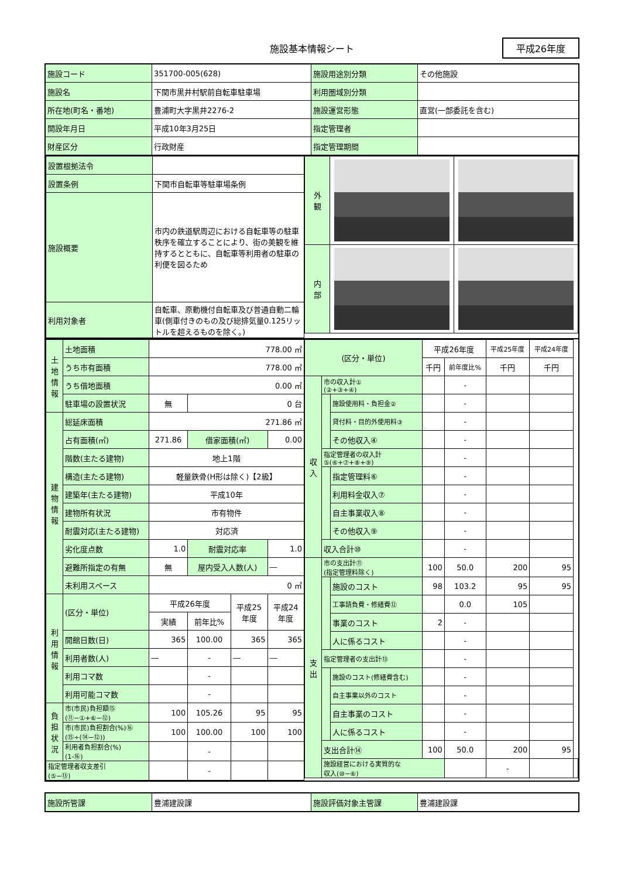施設基本情報シート 平成26年度
| 施設コード | 351700-005(628) | 施設用途別分類 | その他施設 |
| 施設名 | 下関市黒井村駅前自転車駐車場 | 利用圏域別分類 | |
| 所在地(町名・番地) | 豊浦町大字黒井2276-2 | 施設運営形態 | 直営(一部委託を含む) |
| 開設年月日 | 平成10年3月25日 | 指定管理者 | |
| 財産区分 | 行政財産 | 指定管理期間 | |
| 設置根拠法令 | |
| 設置条例 | 下関市自転車等駐車場条例 |
| 施設概要 | 市内の鉄道駅周辺における自転車等の駐車秩序を確立することにより、街の美観を維持するとともに、自転車等利用者の駐車の利便を図るため |
| 利用対象者 | 自転車、原動機付自転車及び普通自動二輪車(側車付きのもの及び総排気量0.125リットルを超えるものを除く。) |
| 外 観 | | |
| 内 部 | | |
| 土 地 情 報 | 土地面積 | 778.00 ㎡ | | | |
| | うち市有面積 | 778.00 ㎡ | | | |
| | うち借地面積 | 0.00 ㎡ | | | |
| | 駐車場の設置状況 | 無 | 0 台 | | |
| 建 物 情 報 | 総延床面積 | 271.86 ㎡ | | | |
| | 占有面積(㎡) | 271.86 | 借家面積(㎡) | | 0.00 |
| | 階数(主たる建物) | 地上1階 | | | |
| | 構造(主たる建物) | 軽量鉄骨(H形は除く)【2級】 | | | |
| | 建築年(主たる建物) | 平成10年 | | | |
| | 建物所有状況 | 市有物件 | | | |
| | 耐震対応(主たる建物) | 対応済 | | | |
| | 劣化度点数 | 1.0 | 耐震対応率 | | 1.0 |
| | 避難所指定の有無 | 無 | 屋内受入人数(人) | | ― |
| | 未利用スペース | 0 ㎡ | | | |
| 利 用 情 報 | (区分・単位) | 平成26年度 | | 平成25 年度 | 平成24 年度 |
| | | 実績 | 前年比% | | |
| | 開館日数(日) | 365 | 100.00 | 365 | 365 |
| | 利用者数(人) | ― | - | ― | ― |
| | 利用コマ数 | | - | | |
| | 利用可能コマ数 | | - | | |
| 負 担 状 況 | 市(市民)負担額⑮ (⑪−①+⑥−⑫) | 100 | 105.26 | 95 | 95 |
| | 市(市民)負担割合(%)⑯ (⑮÷(⑭−⑫)) | 100 | 100.00 | 100 | 100 |
| | 利用者負担割合(%) (1-⑯) | | - | | |
| 指定管理者収支差引 (⑤−⑬) | | | - | | |
| (区分・単位) | | | 平成26年度 | | 平成25年度 | 平成24年度 | |
| | | | 千円 | 前年度比% | 千円 | 千円 | |
| 収 入 | 市の収入計① (②+③+④) | | | - | | | |
| | | 施設使用料・負担金② | | - | | | |
| | | 貸付料・目的外使用料③ | | - | | | |
| | | その他収入④ | | - | | | |
| | 指定管理者の収入計 ⑤(⑥+⑦+⑧+⑨) | | | - | | | |
| | | 指定管理料⑥ | | - | | | |
| | | 利用料金収入⑦ | | - | | | |
| | | 自主事業収入⑧ | | - | | | |
| | | その他収入⑨ | | - | | | |
| | 収入合計⑩ | | | - | | | |
| 支 出 | 市の支出計⑪ (指定管理料除く) | | 100 | 50.0 | 200 | 95 | |
| | | 施設のコスト | 98 | 103.2 | 95 | 95 | |
| | | 工事請負費・修繕費⑫ | | 0.0 | 105 | | |
| | | 事業のコスト | 2 | - | | | |
| | | 人に係るコスト | | - | | | |
| | 指定管理者の支出計⑬ | | | - | | | |
| | | 施設のコスト(修繕費含む) | | - | | | |
| | | 自主事業以外のコスト | | - | | | |
| | | 自主事業のコスト | | - | | | |
| | | 人に係るコスト | | - | | | |
| | 支出合計⑭ | | 100 | 50.0 | 200 | 95 | |
| | 施設経営における実質的な 収入(⑩−⑥) | | | | - | | |
| 施設所管課 | 豊浦建設課 | 施設評価対象主管課 | 豊浦建設課 |